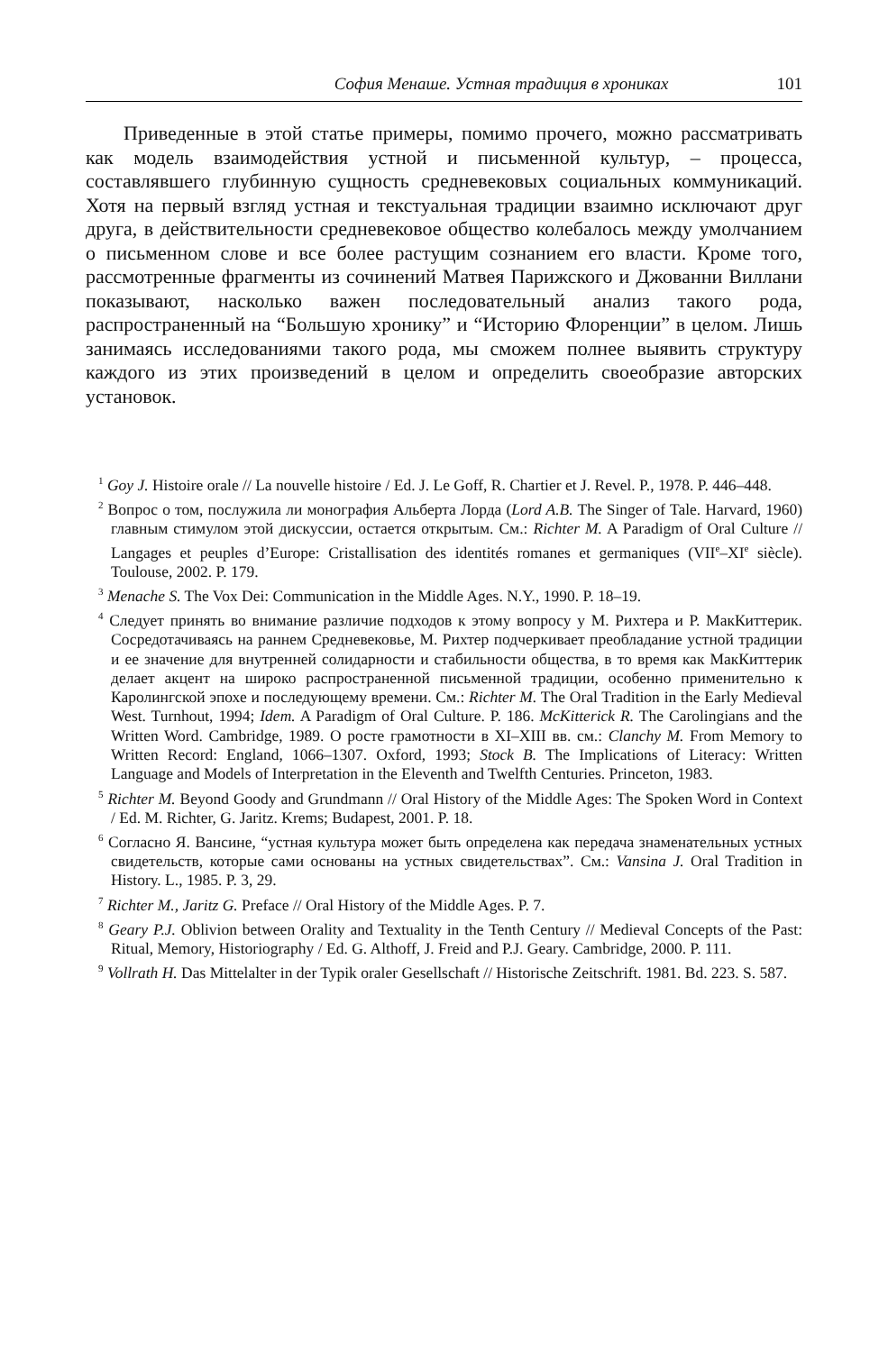София Менаше. Устная традиция в хрониках 101
Приведенные в этой статье примеры, помимо прочего, можно рассматривать как модель взаимодействия устной и письменной культур, – процесса, составлявшего глубинную сущность средневековых социальных коммуникаций. Хотя на первый взгляд устная и текстуальная традиции взаимно исключают друг друга, в действительности средневековое общество колебалось между умолчанием о письменном слове и все более растущим сознанием его власти. Кроме того, рассмотренные фрагменты из сочинений Матвея Парижского и Джованни Виллани показывают, насколько важен последовательный анализ такого рода, распространенный на “Большую хронику” и “Историю Флоренции” в целом. Лишь занимаясь исследованиями такого рода, мы сможем полнее выявить структуру каждого из этих произведений в целом и определить своеобразие авторских установок.
<sup>1</sup> Goy J. Histoire orale // La nouvelle histoire / Ed. J. Le Goff, R. Chartier et J. Revel. P., 1978. P. 446–448.
<sup>2</sup> Вопрос о том, послужила ли монография Альберта Лорда (Lord A.B. The Singer of Tale. Harvard, 1960) главным стимулом этой дискуссии, остается открытым. См.: Richter M. A Paradigm of Oral Culture // Langages et peuples d’Europe: Cristallisation des identités romanes et germaniques (VII<sup>e</sup>–XI<sup>e</sup> siècle). Toulouse, 2002. P. 179.
<sup>3</sup> Menache S. The Vox Dei: Communication in the Middle Ages. N.Y., 1990. P. 18–19.
<sup>4</sup> Следует принять во внимание различие подходов к этому вопросу у М. Рихтера и Р. МакКиттерик. Сосредотачиваясь на раннем Средневековье, М. Рихтер подчеркивает преобладание устной традиции и ее значение для внутренней солидарности и стабильности общества, в то время как МакКиттерик делает акцент на широко распространенной письменной традиции, особенно применительно к Каролингской эпохе и последующему времени. См.: Richter M. The Oral Tradition in the Early Medieval West. Turnhout, 1994; Idem. A Paradigm of Oral Culture. P. 186. McKitterick R. The Carolingians and the Written Word. Cambridge, 1989. О росте грамотности в XI–XIII вв. см.: Clanchy M. From Memory to Written Record: England, 1066–1307. Oxford, 1993; Stock B. The Implications of Literacy: Written Language and Models of Interpretation in the Eleventh and Twelfth Centuries. Princeton, 1983.
<sup>5</sup> Richter M. Beyond Goody and Grundmann // Oral History of the Middle Ages: The Spoken Word in Context / Ed. M. Richter, G. Jaritz. Krems; Budapest, 2001. P. 18.
<sup>6</sup> Согласно Я. Вансине, “устная культура может быть определена как передача знаменательных устных свидетельств, которые сами основаны на устных свидетельствах”. См.: Vansina J. Oral Tradition in History. L., 1985. P. 3, 29.
<sup>7</sup> Richter M., Jaritz G. Preface // Oral History of the Middle Ages. P. 7.
<sup>8</sup> Geary P.J. Oblivion between Orality and Textuality in the Tenth Century // Medieval Concepts of the Past: Ritual, Memory, Historiography / Ed. G. Althoff, J. Freid and P.J. Geary. Cambridge, 2000. P. 111.
<sup>9</sup> Vollrath H. Das Mittelalter in der Typik oraler Gesellschaft // Historische Zeitschrift. 1981. Bd. 223. S. 587.